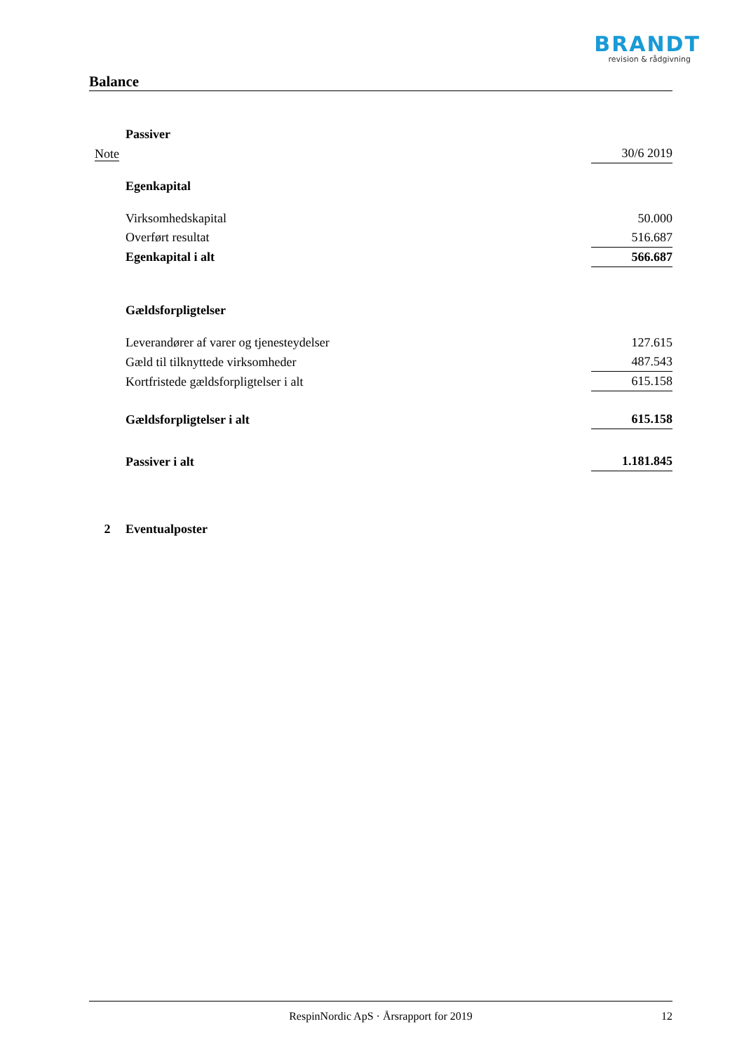BRANDT
revision & rådgivning
Balance
| | Passiver | |
| Note | | 30/6 2019 |
| | Egenkapital | |
| | Virksomhedskapital | 50.000 |
| | Overført resultat | 516.687 |
| | Egenkapital i alt | 566.687 |
| | Gældsforpligtelser | |
| | Leverandører af varer og tjenesteydelser | 127.615 |
| | Gæld til tilknyttede virksomheder | 487.543 |
| | Kortfristede gældsforpligtelser i alt | 615.158 |
| | Gældsforpligtelser i alt | 615.158 |
| | Passiver i alt | 1.181.845 |
| 2 | Eventualposter | |
RespinNordic ApS · Årsrapport for 2019 12